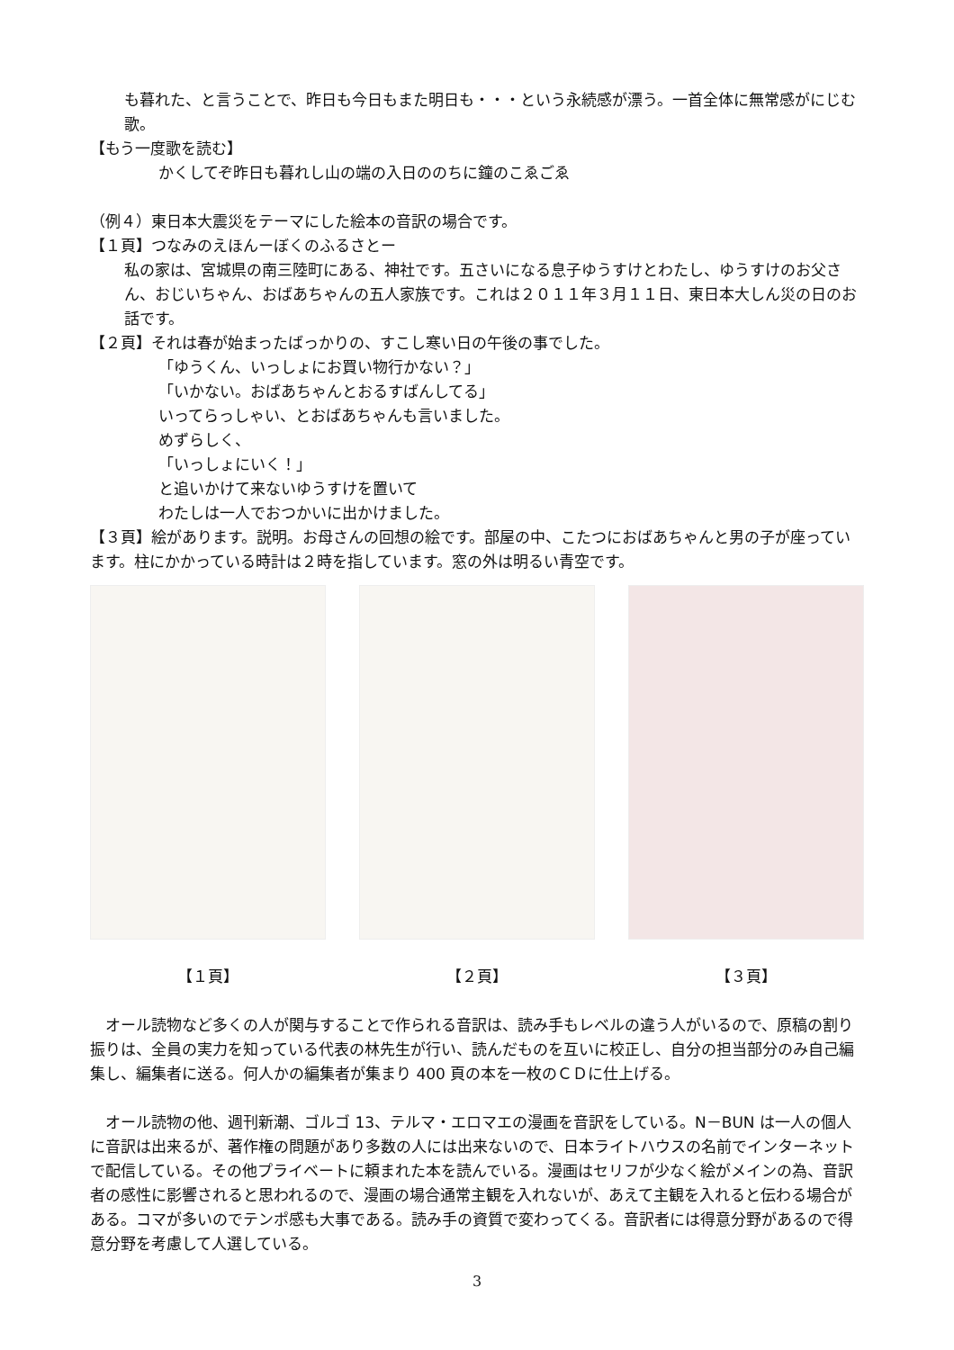も暮れた、と言うことで、昨日も今日もまた明日も・・・という永続感が漂う。一首全体に無常感がにじむ歌。
【もう一度歌を読む】
かくしてぞ昨日も暮れし山の端の入日ののちに鐘のこゑごゑ
（例４）東日本大震災をテーマにした絵本の音訳の場合です。
【１頁】つなみのえほんーぼくのふるさとー
私の家は、宮城県の南三陸町にある、神社です。五さいになる息子ゆうすけとわたし、ゆうすけのお父さん、おじいちゃん、おばあちゃんの五人家族です。これは２０１１年３月１１日、東日本大しん災の日のお話です。
【２頁】それは春が始まったばっかりの、すこし寒い日の午後の事でした。
「ゆうくん、いっしょにお買い物行かない？」
「いかない。おばあちゃんとおるすばんしてる」
いってらっしゃい、とおばあちゃんも言いました。
めずらしく、
「いっしょにいく！」
と追いかけて来ないゆうすけを置いて
わたしは一人でおつかいに出かけました。
【３頁】絵があります。説明。お母さんの回想の絵です。部屋の中、こたつにおばあちゃんと男の子が座っています。柱にかかっている時計は２時を指しています。窓の外は明るい青空です。
【１頁】 【２頁】 【３頁】
　オール読物など多くの人が関与することで作られる音訳は、読み手もレベルの違う人がいるので、原稿の割り振りは、全員の実力を知っている代表の林先生が行い、読んだものを互いに校正し、自分の担当部分のみ自己編集し、編集者に送る。何人かの編集者が集まり 400 頁の本を一枚のＣＤに仕上げる。
　オール読物の他、週刊新潮、ゴルゴ 13、テルマ・エロマエの漫画を音訳をしている。N－BUN は一人の個人に音訳は出来るが、著作権の問題があり多数の人には出来ないので、日本ライトハウスの名前でインターネットで配信している。その他プライベートに頼まれた本を読んでいる。漫画はセリフが少なく絵がメインの為、音訳者の感性に影響されると思われるので、漫画の場合通常主観を入れないが、あえて主観を入れると伝わる場合がある。コマが多いのでテンポ感も大事である。読み手の資質で変わってくる。音訳者には得意分野があるので得意分野を考慮して人選している。
3